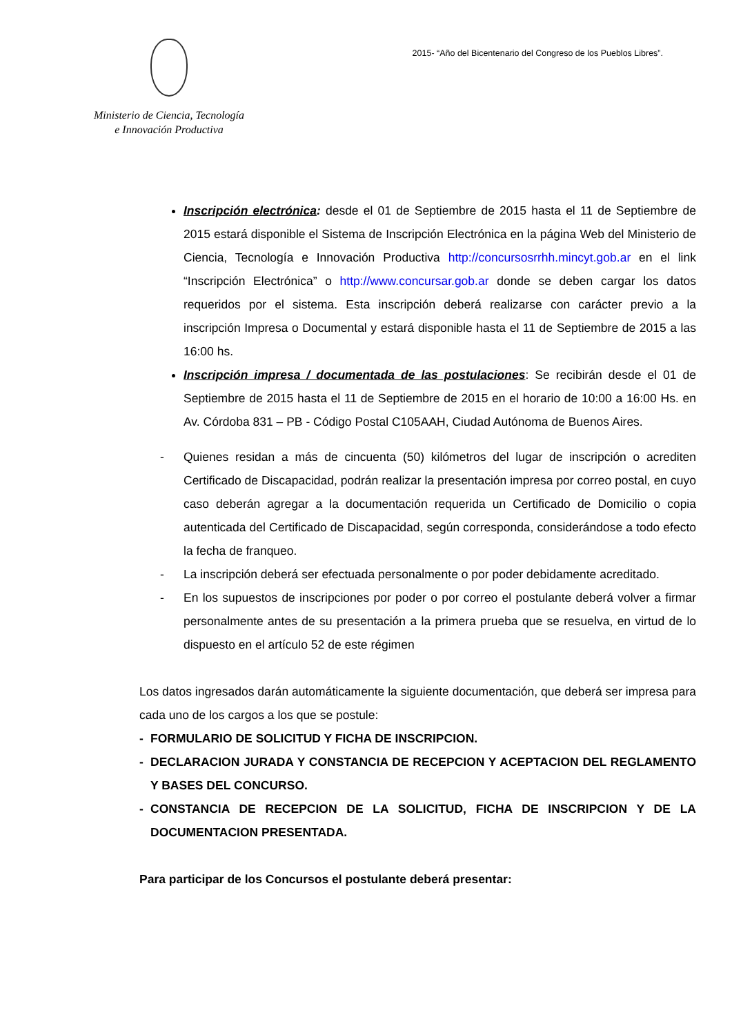Ministerio de Ciencia, Tecnología
e Innovación Productiva
2015- “Año del Bicentenario del Congreso de los Pueblos Libres”.
Inscripción electrónica: desde el 01 de Septiembre de 2015 hasta el 11 de Septiembre de 2015 estará disponible el Sistema de Inscripción Electrónica en la página Web del Ministerio de Ciencia, Tecnología e Innovación Productiva http://concursosrrhh.mincyt.gob.ar en el link “Inscripción Electrónica” o http://www.concursar.gob.ar donde se deben cargar los datos requeridos por el sistema. Esta inscripción deberá realizarse con carácter previo a la inscripción Impresa o Documental y estará disponible hasta el 11 de Septiembre de 2015 a las 16:00 hs.
Inscripción impresa / documentada de las postulaciones: Se recibirán desde el 01 de Septiembre de 2015 hasta el 11 de Septiembre de 2015 en el horario de 10:00 a 16:00 Hs. en Av. Córdoba 831 – PB - Código Postal C105AAH, Ciudad Autónoma de Buenos Aires.
- Quienes residan a más de cincuenta (50) kilómetros del lugar de inscripción o acrediten Certificado de Discapacidad, podrán realizar la presentación impresa por correo postal, en cuyo caso deberán agregar a la documentación requerida un Certificado de Domicilio o copia autenticada del Certificado de Discapacidad, según corresponda, considerándose a todo efecto la fecha de franqueo.
- La inscripción deberá ser efectuada personalmente o por poder debidamente acreditado.
- En los supuestos de inscripciones por poder o por correo el postulante deberá volver a firmar personalmente antes de su presentación a la primera prueba que se resuelva, en virtud de lo dispuesto en el artículo 52 de este régimen
Los datos ingresados darán automáticamente la siguiente documentación, que deberá ser impresa para cada uno de los cargos a los que se postule:
- FORMULARIO DE SOLICITUD Y FICHA DE INSCRIPCION.
- DECLARACION JURADA Y CONSTANCIA DE RECEPCION Y ACEPTACION DEL REGLAMENTO Y BASES DEL CONCURSO.
- CONSTANCIA DE RECEPCION DE LA SOLICITUD, FICHA DE INSCRIPCION Y DE LA DOCUMENTACION PRESENTADA.
Para participar de los Concursos el postulante deberá presentar: